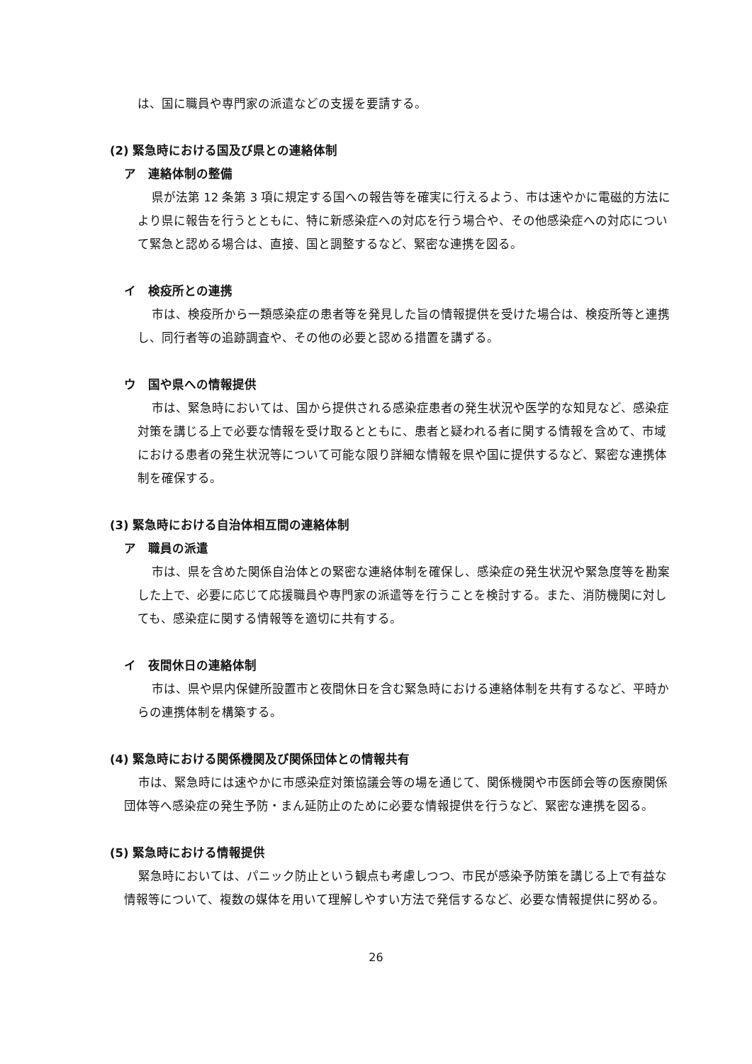は、国に職員や専門家の派遣などの支援を要請する。
(2) 緊急時における国及び県との連絡体制
ア　連絡体制の整備
県が法第 12 条第 3 項に規定する国への報告等を確実に行えるよう、市は速やかに電磁的方法により県に報告を行うとともに、特に新感染症への対応を行う場合や、その他感染症への対応について緊急と認める場合は、直接、国と調整するなど、緊密な連携を図る。
イ　検疫所との連携
市は、検疫所から一類感染症の患者等を発見した旨の情報提供を受けた場合は、検疫所等と連携し、同行者等の追跡調査や、その他の必要と認める措置を講ずる。
ウ　国や県への情報提供
市は、緊急時においては、国から提供される感染症患者の発生状況や医学的な知見など、感染症対策を講じる上で必要な情報を受け取るとともに、患者と疑われる者に関する情報を含めて、市域における患者の発生状況等について可能な限り詳細な情報を県や国に提供するなど、緊密な連携体制を確保する。
(3) 緊急時における自治体相互間の連絡体制
ア　職員の派遣
市は、県を含めた関係自治体との緊密な連絡体制を確保し、感染症の発生状況や緊急度等を勘案した上で、必要に応じて応援職員や専門家の派遣等を行うことを検討する。また、消防機関に対しても、感染症に関する情報等を適切に共有する。
イ　夜間休日の連絡体制
市は、県や県内保健所設置市と夜間休日を含む緊急時における連絡体制を共有するなど、平時からの連携体制を構築する。
(4) 緊急時における関係機関及び関係団体との情報共有
市は、緊急時には速やかに市感染症対策協議会等の場を通じて、関係機関や市医師会等の医療関係団体等へ感染症の発生予防・まん延防止のために必要な情報提供を行うなど、緊密な連携を図る。
(5) 緊急時における情報提供
緊急時においては、パニック防止という観点も考慮しつつ、市民が感染予防策を講じる上で有益な情報等について、複数の媒体を用いて理解しやすい方法で発信するなど、必要な情報提供に努める。
26